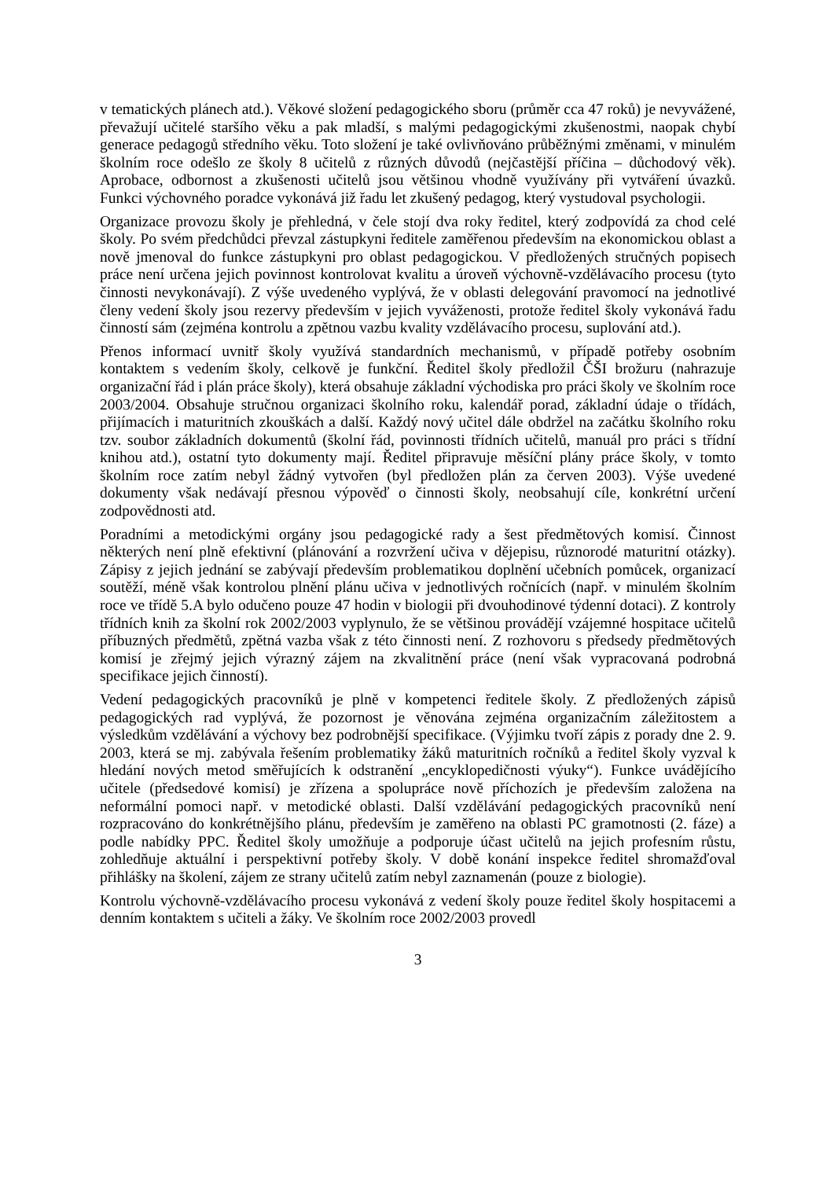v tematických plánech atd.). Věkové složení pedagogického sboru (průměr cca 47 roků) je nevyvážené, převažují učitelé staršího věku a pak mladší, s malými pedagogickými zkušenostmi, naopak chybí generace pedagogů středního věku. Toto složení je také ovlivňováno průběžnými změnami, v minulém školním roce odešlo ze školy 8 učitelů z různých důvodů (nejčastější příčina – důchodový věk). Aprobace, odbornost a zkušenosti učitelů jsou většinou vhodně využívány při vytváření úvazků. Funkci výchovného poradce vykonává již řadu let zkušený pedagog, který vystudoval psychologii.
Organizace provozu školy je přehledná, v čele stojí dva roky ředitel, který zodpovídá za chod celé školy. Po svém předchůdci převzal zástupkyni ředitele zaměřenou především na ekonomickou oblast a nově jmenoval do funkce zástupkyni pro oblast pedagogickou. V předložených stručných popisech práce není určena jejich povinnost kontrolovat kvalitu a úroveň výchovně-vzdělávacího procesu (tyto činnosti nevykonávají). Z výše uvedeného vyplývá, že v oblasti delegování pravomocí na jednotlivé členy vedení školy jsou rezervy především v jejich vyváženosti, protože ředitel školy vykonává řadu činností sám (zejména kontrolu a zpětnou vazbu kvality vzdělávacího procesu, suplování atd.).
Přenos informací uvnitř školy využívá standardních mechanismů, v případě potřeby osobním kontaktem s vedením školy, celkově je funkční. Ředitel školy předložil ČŠI brožuru (nahrazuje organizační řád i plán práce školy), která obsahuje základní východiska pro práci školy ve školním roce 2003/2004. Obsahuje stručnou organizaci školního roku, kalendář porad, základní údaje o třídách, přijímacích i maturitních zkouškách a další. Každý nový učitel dále obdržel na začátku školního roku tzv. soubor základních dokumentů (školní řád, povinnosti třídních učitelů, manuál pro práci s třídní knihou atd.), ostatní tyto dokumenty mají. Ředitel připravuje měsíční plány práce školy, v tomto školním roce zatím nebyl žádný vytvořen (byl předložen plán za červen 2003). Výše uvedené dokumenty však nedávají přesnou výpověď o činnosti školy, neobsahují cíle, konkrétní určení zodpovědnosti atd.
Poradními a metodickými orgány jsou pedagogické rady a šest předmětových komisí. Činnost některých není plně efektivní (plánování a rozvržení učiva v dějepisu, různorodé maturitní otázky). Zápisy z jejich jednání se zabývají především problematikou doplnění učebních pomůcek, organizací soutěží, méně však kontrolou plnění plánu učiva v jednotlivých ročnících (např. v minulém školním roce ve třídě 5.A bylo odučeno pouze 47 hodin v biologii při dvouhodinové týdenní dotaci). Z kontroly třídních knih za školní rok 2002/2003 vyplynulo, že se většinou provádějí vzájemné hospitace učitelů příbuzných předmětů, zpětná vazba však z této činnosti není. Z rozhovoru s předsedy předmětových komisí je zřejmý jejich výrazný zájem na zkvalitnění práce (není však vypracovaná podrobná specifikace jejich činností).
Vedení pedagogických pracovníků je plně v kompetenci ředitele školy. Z předložených zápisů pedagogických rad vyplývá, že pozornost je věnována zejména organizačním záležitostem a výsledkům vzdělávání a výchovy bez podrobnější specifikace. (Výjimku tvoří zápis z porady dne 2. 9. 2003, která se mj. zabývala řešením problematiky žáků maturitních ročníků a ředitel školy vyzval k hledání nových metod směřujících k odstranění „encyklopedičnosti výuky“). Funkce uvádějícího učitele (předsedové komisí) je zřízena a spolupráce nově příchozích je především založena na neformální pomoci např. v metodické oblasti. Další vzdělávání pedagogických pracovníků není rozpracováno do konkrétnějšího plánu, především je zaměřeno na oblasti PC gramotnosti (2. fáze) a podle nabídky PPC. Ředitel školy umožňuje a podporuje účast učitelů na jejich profesním růstu, zohledňuje aktuální i perspektivní potřeby školy. V době konání inspekce ředitel shromažďoval přihlášky na školení, zájem ze strany učitelů zatím nebyl zaznamenán (pouze z biologie).
Kontrolu výchovně-vzdělávacího procesu vykonává z vedení školy pouze ředitel školy hospitacemi a denním kontaktem s učiteli a žáky. Ve školním roce 2002/2003 provedl
3